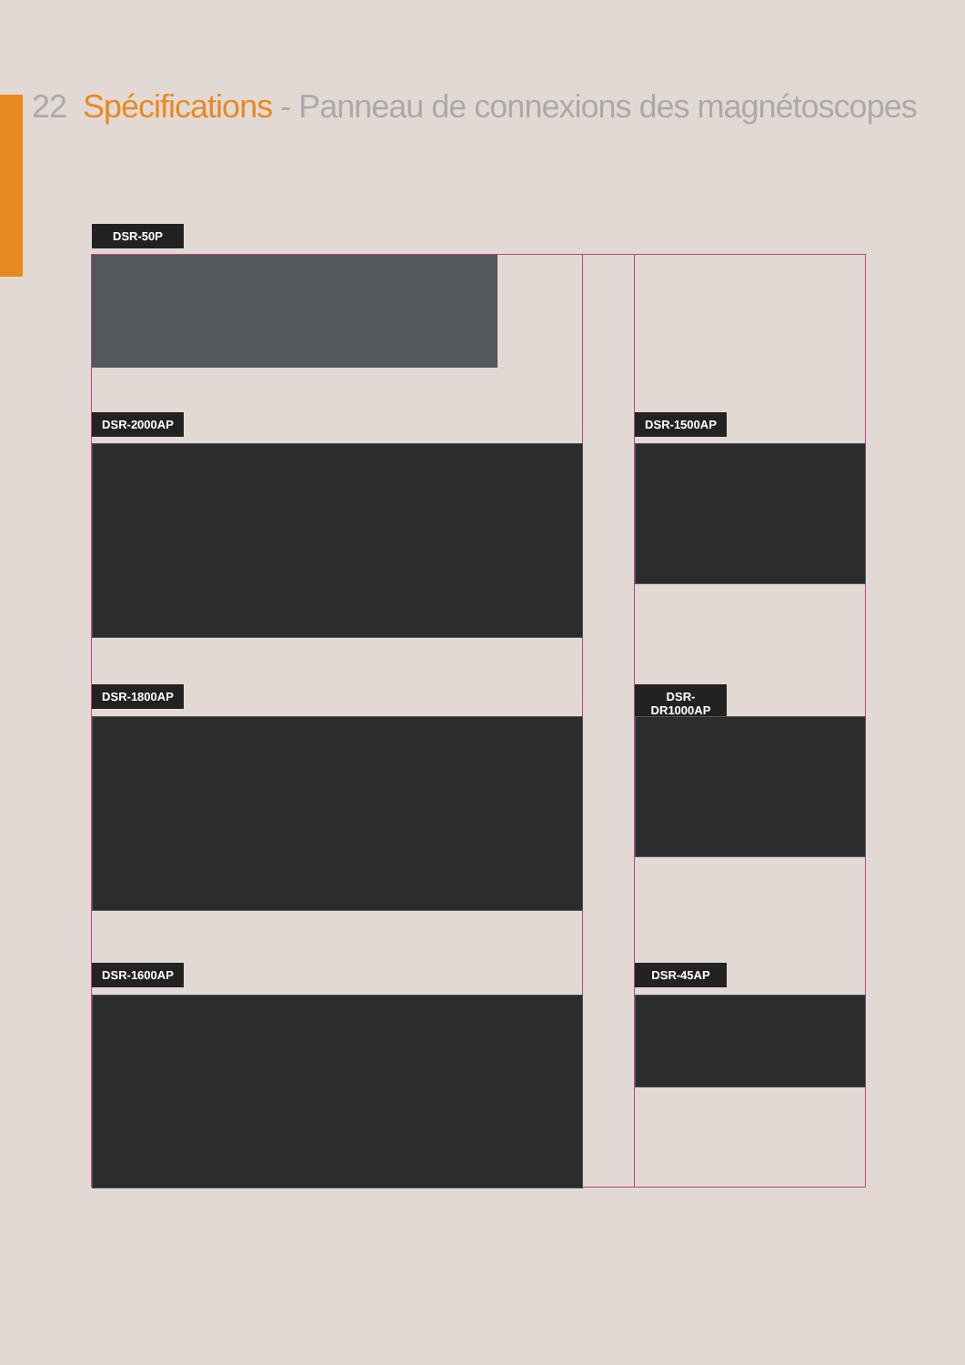22 Spécifications - Panneau de connexions des magnétoscopes
DSR-50P
DSR-2000AP DSR-1500AP
DSR-1800AP
DSR-DR1000AP
DSR-1600AP DSR-45AP